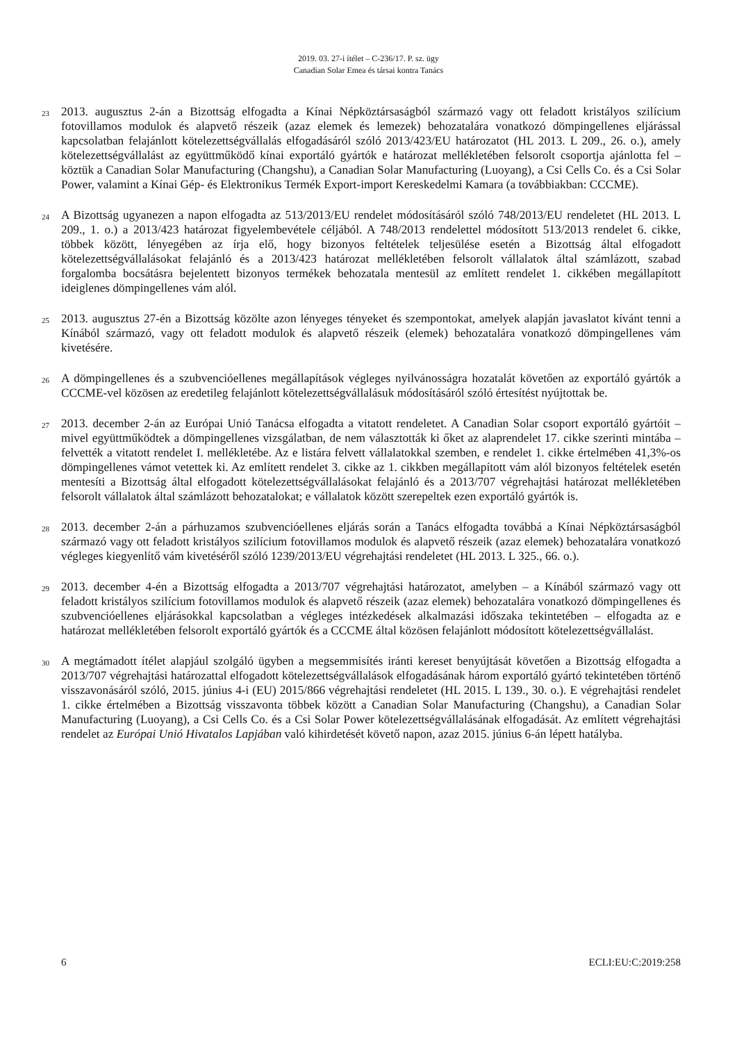2019. 03. 27-i ítélet – C-236/17. P. sz. ügy
Canadian Solar Emea és társai kontra Tanács
23
2013. augusztus 2-án a Bizottság elfogadta a Kínai Népköztársaságból származó vagy ott feladott kristályos szilícium fotovillamos modulok és alapvető részeik (azaz elemek és lemezek) behozatalára vonatkozó dömpingellenes eljárással kapcsolatban felajánlott kötelezettségvállalás elfogadásáról szóló 2013/423/EU határozatot (HL 2013. L 209., 26. o.), amely kötelezettségvállalást az együttműködő kínai exportáló gyártók e határozat mellékletében felsorolt csoportja ajánlotta fel – köztük a Canadian Solar Manufacturing (Changshu), a Canadian Solar Manufacturing (Luoyang), a Csi Cells Co. és a Csi Solar Power, valamint a Kínai Gép- és Elektronikus Termék Export-import Kereskedelmi Kamara (a továbbiakban: CCCME).
24
A Bizottság ugyanezen a napon elfogadta az 513/2013/EU rendelet módosításáról szóló 748/2013/EU rendeletet (HL 2013. L 209., 1. o.) a 2013/423 határozat figyelembevétele céljából. A 748/2013 rendelettel módosított 513/2013 rendelet 6. cikke, többek között, lényegében az írja elő, hogy bizonyos feltételek teljesülése esetén a Bizottság által elfogadott kötelezettségvállalásokat felajánló és a 2013/423 határozat mellékletében felsorolt vállalatok által számlázott, szabad forgalomba bocsátásra bejelentett bizonyos termékek behozatala mentesül az említett rendelet 1. cikkében megállapított ideiglenes dömpingellenes vám alól.
25
2013. augusztus 27-én a Bizottság közölte azon lényeges tényeket és szempontokat, amelyek alapján javaslatot kívánt tenni a Kínából származó, vagy ott feladott modulok és alapvető részeik (elemek) behozatalára vonatkozó dömpingellenes vám kivetésére.
26
A dömpingellenes és a szubvencióellenes megállapítások végleges nyilvánosságra hozatalát követően az exportáló gyártók a CCCME-vel közösen az eredetileg felajánlott kötelezettségvállalásuk módosításáról szóló értesítést nyújtottak be.
27
2013. december 2-án az Európai Unió Tanácsa elfogadta a vitatott rendeletet. A Canadian Solar csoport exportáló gyártóit – mivel együttműködtek a dömpingellenes vizsgálatban, de nem választották ki őket az alaprendelet 17. cikke szerinti mintába – felvették a vitatott rendelet I. mellékletébe. Az e listára felvett vállalatokkal szemben, e rendelet 1. cikke értelmében 41,3%-os dömpingellenes vámot vetettek ki. Az említett rendelet 3. cikke az 1. cikkben megállapított vám alól bizonyos feltételek esetén mentesíti a Bizottság által elfogadott kötelezettségvállalásokat felajánló és a 2013/707 végrehajtási határozat mellékletében felsorolt vállalatok által számlázott behozatalokat; e vállalatok között szerepeltek ezen exportáló gyártók is.
28
2013. december 2-án a párhuzamos szubvencióellenes eljárás során a Tanács elfogadta továbbá a Kínai Népköztársaságból származó vagy ott feladott kristályos szilícium fotovillamos modulok és alapvető részeik (azaz elemek) behozatalára vonatkozó végleges kiegyenlítő vám kivetéséről szóló 1239/2013/EU végrehajtási rendeletet (HL 2013. L 325., 66. o.).
29
2013. december 4-én a Bizottság elfogadta a 2013/707 végrehajtási határozatot, amelyben – a Kínából származó vagy ott feladott kristályos szilícium fotovillamos modulok és alapvető részeik (azaz elemek) behozatalára vonatkozó dömpingellenes és szubvencióellenes eljárásokkal kapcsolatban a végleges intézkedések alkalmazási időszaka tekintetében – elfogadta az e határozat mellékletében felsorolt exportáló gyártók és a CCCME által közösen felajánlott módosított kötelezettségvállalást.
30
A megtámadott ítélet alapjául szolgáló ügyben a megsemmisítés iránti kereset benyújtását követően a Bizottság elfogadta a 2013/707 végrehajtási határozattal elfogadott kötelezettségvállalások elfogadásának három exportáló gyártó tekintetében történő visszavonásáról szóló, 2015. június 4-i (EU) 2015/866 végrehajtási rendeletet (HL 2015. L 139., 30. o.). E végrehajtási rendelet 1. cikke értelmében a Bizottság visszavonta többek között a Canadian Solar Manufacturing (Changshu), a Canadian Solar Manufacturing (Luoyang), a Csi Cells Co. és a Csi Solar Power kötelezettségvállalásának elfogadását. Az említett végrehajtási rendelet az Európai Unió Hivatalos Lapjában való kihirdetését követő napon, azaz 2015. június 6-án lépett hatályba.
6 ECLI:EU:C:2019:258